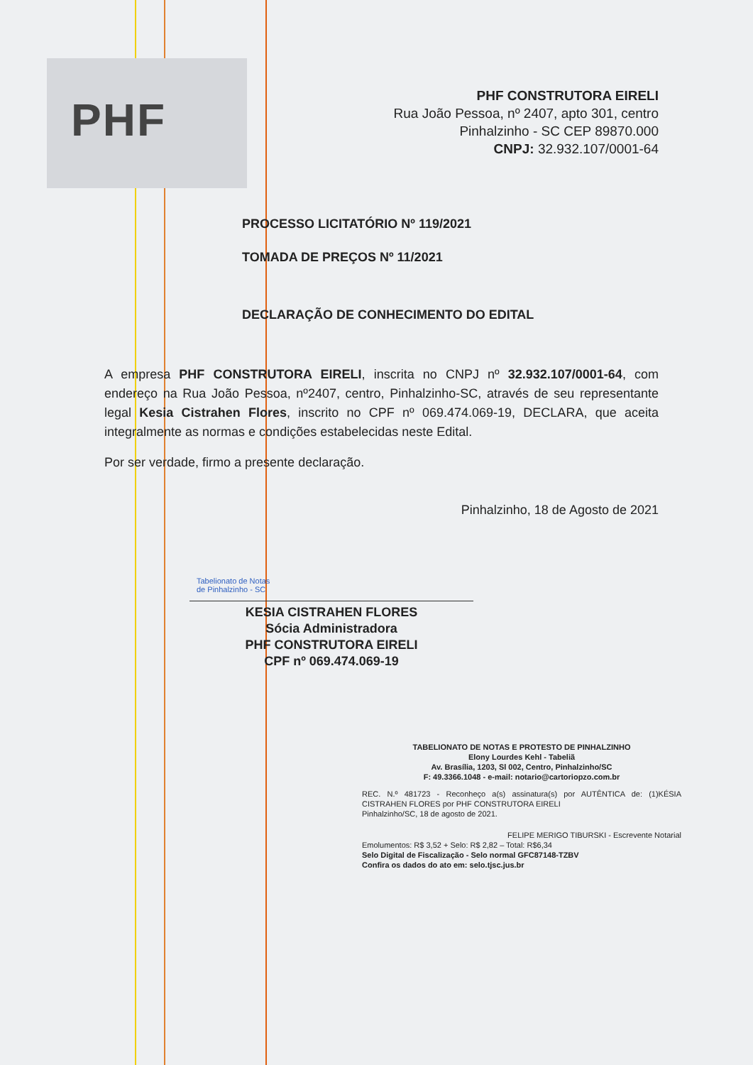PHF
PHF CONSTRUTORA EIRELI
Rua João Pessoa, nº 2407, apto 301, centro
Pinhalzinho - SC CEP 89870.000
CNPJ: 32.932.107/0001-64
PROCESSO LICITATÓRIO Nº 119/2021
TOMADA DE PREÇOS Nº 11/2021
DECLARAÇÃO DE CONHECIMENTO DO EDITAL
A empresa PHF CONSTRUTORA EIRELI, inscrita no CNPJ nº 32.932.107/0001-64, com endereço na Rua João Pessoa, nº2407, centro, Pinhalzinho-SC, através de seu representante legal Kesia Cistrahen Flores, inscrito no CPF nº 069.474.069-19, DECLARA, que aceita integralmente as normas e condições estabelecidas neste Edital.
Por ser verdade, firmo a presente declaração.
Pinhalzinho, 18 de Agosto de 2021
Tabelionato de Notas
de Pinhalzinho - SC
KESIA CISTRAHEN FLORES
Sócia Administradora
PHF CONSTRUTORA EIRELI
CPF nº 069.474.069-19
TABELIONATO DE NOTAS E PROTESTO DE PINHALZINHO
Elony Lourdes Kehl - Tabeliã
Av. Brasília, 1203, Sl 002, Centro, Pinhalzinho/SC
F: 49.3366.1048 - e-mail: notario@cartoriopzo.com.br
REC. N.º 481723 - Reconheço a(s) assinatura(s) por AUTÊNTICA de: (1)KÉSIA CISTRAHEN FLORES por PHF CONSTRUTORA EIRELI
Pinhalzinho/SC, 18 de agosto de 2021.
FELIPE MERIGO TIBURSKI - Escrevente Notarial
Emolumentos: R$ 3,52 + Selo: R$ 2,82 – Total: R$6,34
Selo Digital de Fiscalização - Selo normal GFC87148-TZBV
Confira os dados do ato em: selo.tjsc.jus.br